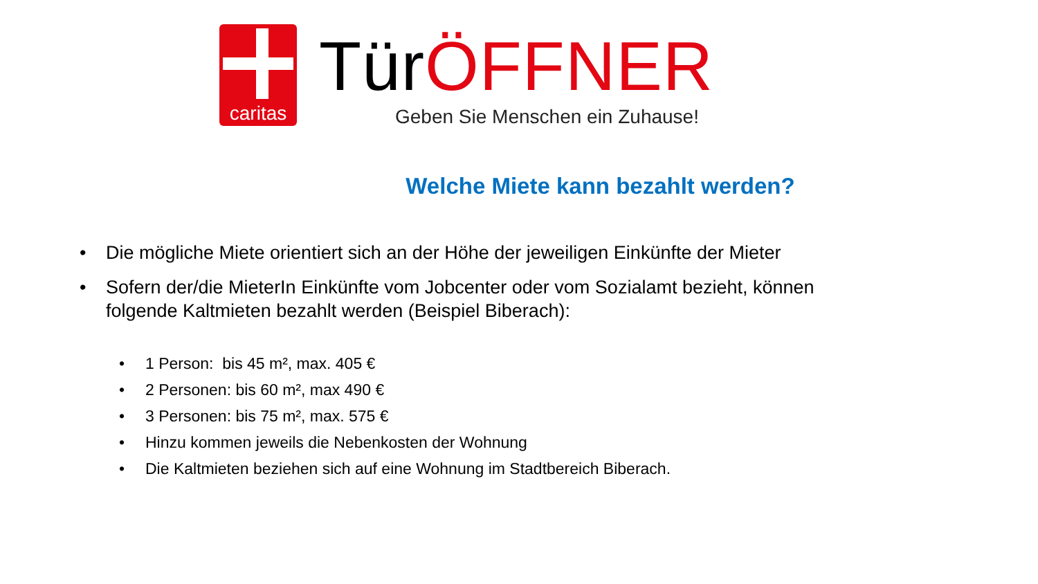caritas
Tür ÖFFNER
Geben Sie Menschen ein Zuhause!
Welche Miete kann bezahlt werden?
• Die mögliche Miete orientiert sich an der Höhe der jeweiligen Einkünfte der Mieter
• Sofern der/die MieterIn Einkünfte vom Jobcenter oder vom Sozialamt bezieht, können folgende Kaltmieten bezahlt werden (Beispiel Biberach):
• 1 Person: bis 45 m², max. 405 €
• 2 Personen: bis 60 m², max 490 €
• 3 Personen: bis 75 m², max. 575 €
• Hinzu kommen jeweils die Nebenkosten der Wohnung
• Die Kaltmieten beziehen sich auf eine Wohnung im Stadtbereich Biberach.